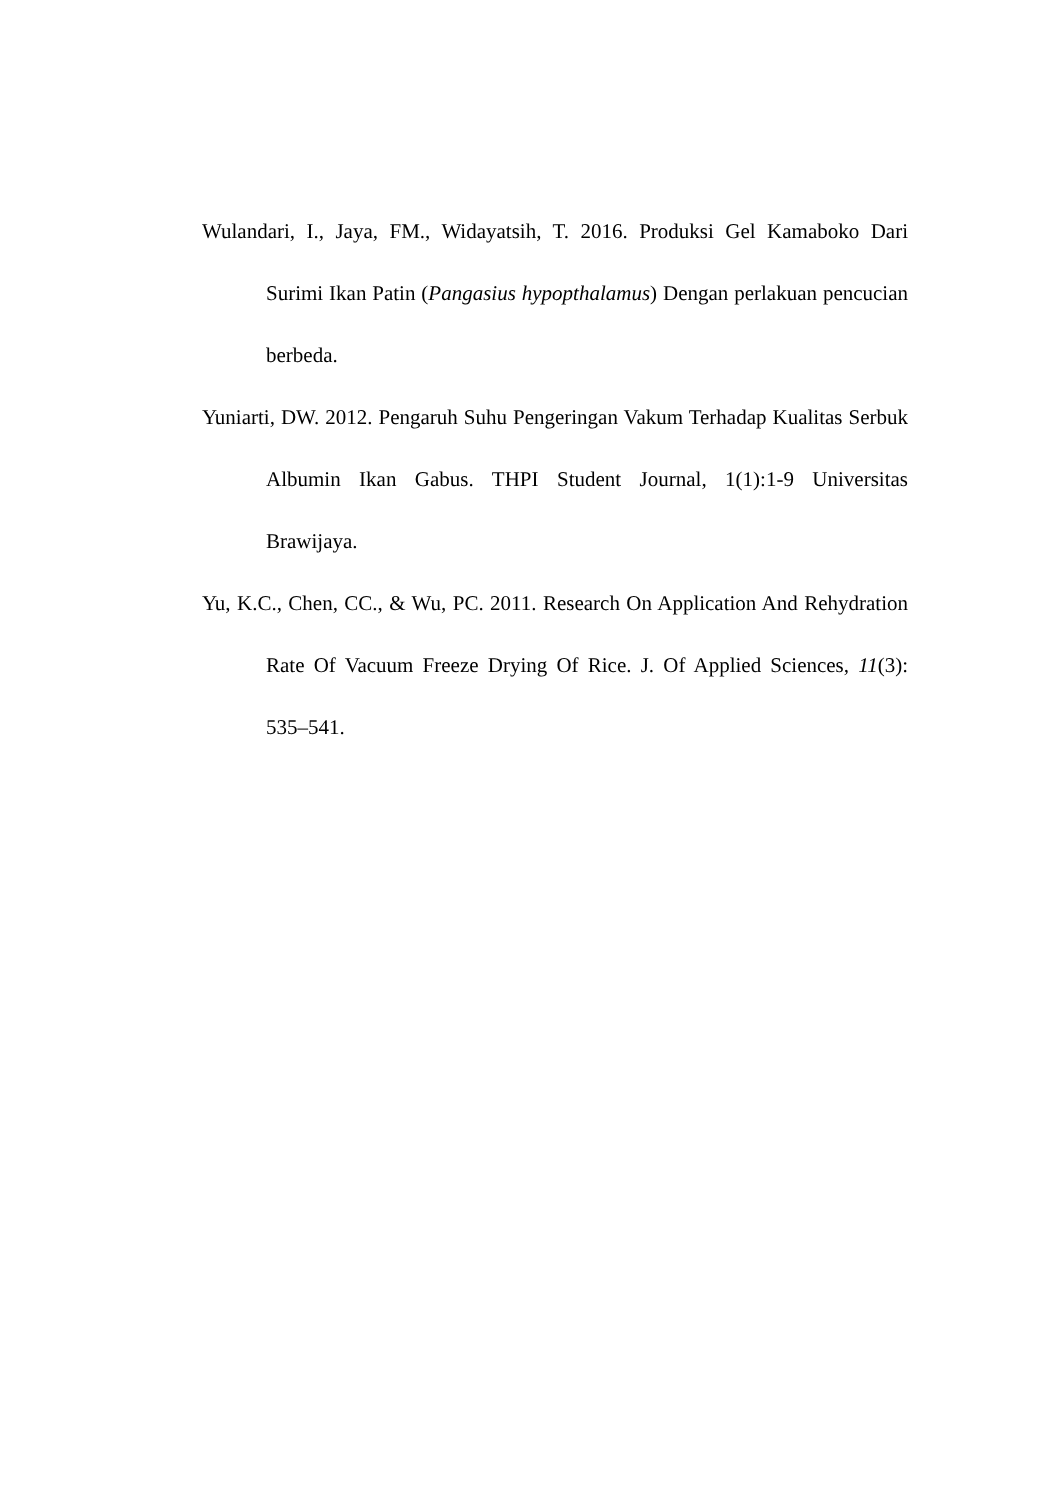Wulandari, I., Jaya, FM., Widayatsih, T. 2016. Produksi Gel Kamaboko Dari Surimi Ikan Patin (Pangasius hypopthalamus) Dengan perlakuan pencucian berbeda.
Yuniarti, DW. 2012. Pengaruh Suhu Pengeringan Vakum Terhadap Kualitas Serbuk Albumin Ikan Gabus. THPI Student Journal, 1(1):1-9 Universitas Brawijaya.
Yu, K.C., Chen, CC., & Wu, PC. 2011. Research On Application And Rehydration Rate Of Vacuum Freeze Drying Of Rice. J. Of Applied Sciences, 11(3): 535–541.